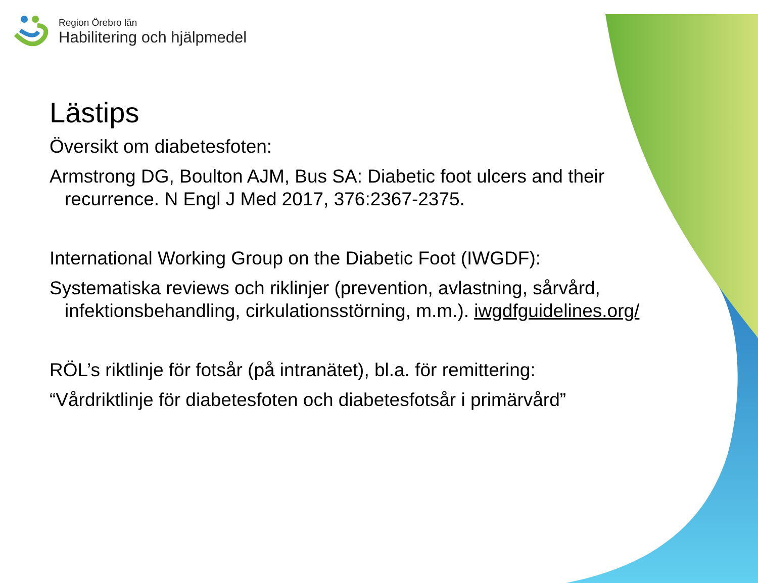Region Örebro län
Habilitering och hjälpmedel
Lästips
Översikt om diabetesfoten:
Armstrong DG, Boulton AJM, Bus SA: Diabetic foot ulcers and their recurrence. N Engl J Med 2017, 376:2367-2375.
International Working Group on the Diabetic Foot (IWGDF):
Systematiska reviews och riklinjer (prevention, avlastning, sårvård, infektionsbehandling, cirkulationsstörning, m.m.). iwgdfguidelines.org/
RÖL’s riktlinje för fotsår (på intranätet), bl.a. för remittering:
“Vårdriktlinje för diabetesfoten och diabetesfotsår i primärvård”